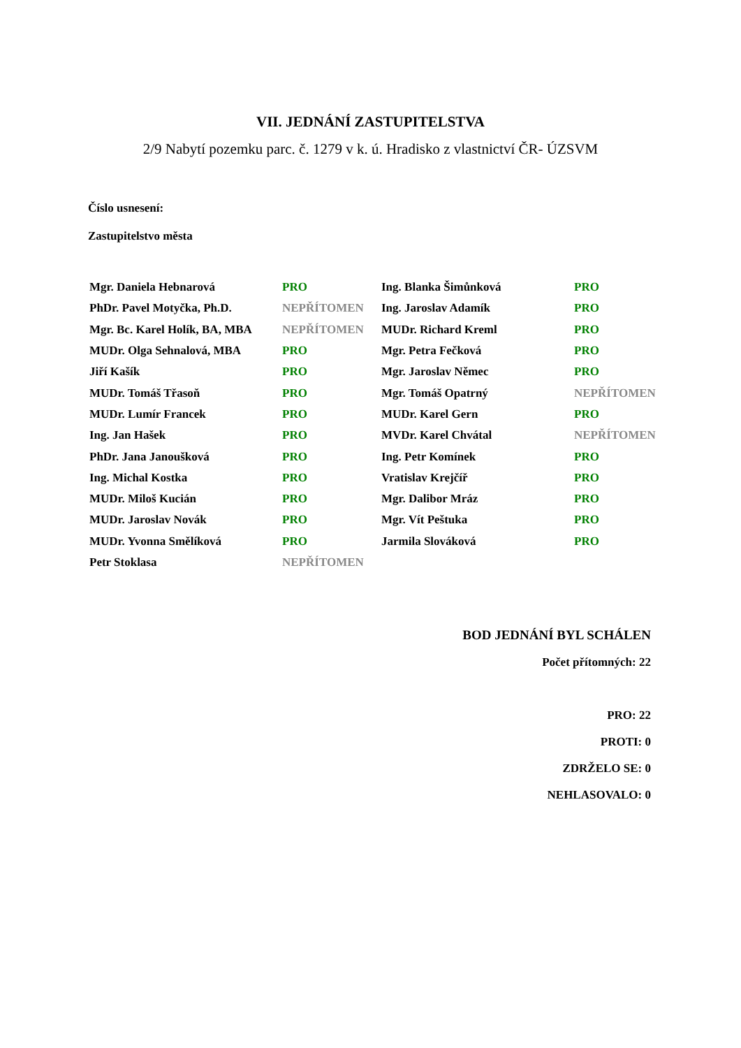VII. JEDNÁNÍ ZASTUPITELSTVA
2/9 Nabytí pozemku parc. č. 1279 v k. ú. Hradisko z vlastnictví ČR- ÚZSVM
Číslo usnesení:
Zastupitelstvo města
| Mgr. Daniela Hebnarová | PRO | Ing. Blanka Šimůnková | PRO |
| PhDr. Pavel Motyčka, Ph.D. | NEPŘÍTOMEN | Ing. Jaroslav Adamík | PRO |
| Mgr. Bc. Karel Holík, BA, MBA | NEPŘÍTOMEN | MUDr. Richard Kreml | PRO |
| MUDr. Olga Sehnalová, MBA | PRO | Mgr. Petra Fečková | PRO |
| Jiří Kašík | PRO | Mgr. Jaroslav Němec | PRO |
| MUDr. Tomáš Třasoň | PRO | Mgr. Tomáš Opatrný | NEPŘÍTOMEN |
| MUDr. Lumír Francek | PRO | MUDr. Karel Gern | PRO |
| Ing. Jan Hašek | PRO | MVDr. Karel Chvátal | NEPŘÍTOMEN |
| PhDr. Jana Janoušková | PRO | Ing. Petr Komínek | PRO |
| Ing. Michal Kostka | PRO | Vratislav Krejčíř | PRO |
| MUDr. Miloš Kucián | PRO | Mgr. Dalibor Mráz | PRO |
| MUDr. Jaroslav Novák | PRO | Mgr. Vít Peštuka | PRO |
| MUDr. Yvonna Smělíková | PRO | Jarmila Slováková | PRO |
| Petr Stoklasa | NEPŘÍTOMEN | | |
BOD JEDNÁNÍ BYL SCHÁLEN
Počet přítomných: 22
PRO: 22
PROTI: 0
ZDRŽELO SE: 0
NEHLASOVALO: 0